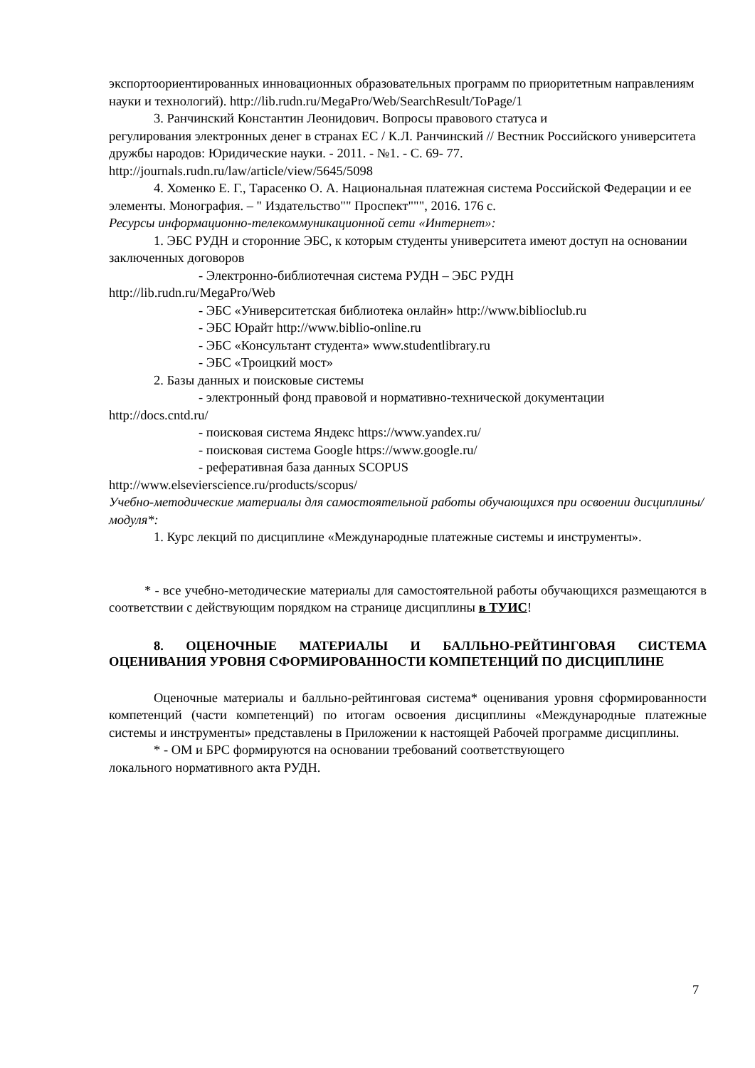экспортоориентированных инновационных образовательных программ по приоритетным направлениям науки и технологий). http://lib.rudn.ru/MegaPro/Web/SearchResult/ToPage/1
3. Ранчинский Константин Леонидович. Вопросы правового статуса и
регулирования электронных денег в странах ЕС / К.Л. Ранчинский // Вестник Российского университета дружбы народов: Юридические науки. - 2011. - №1. - С. 69- 77. http://journals.rudn.ru/law/article/view/5645/5098
4. Хоменко Е. Г., Тарасенко О. А. Национальная платежная система Российской Федерации и ее элементы. Монография. – " Издательство"" Проспект""", 2016. 176 с.
Ресурсы информационно-телекоммуникационной сети «Интернет»:
1. ЭБС РУДН и сторонние ЭБС, к которым студенты университета имеют доступ на основании заключенных договоров
- Электронно-библиотечная система РУДН – ЭБС РУДН
http://lib.rudn.ru/MegaPro/Web
- ЭБС «Университетская библиотека онлайн» http://www.biblioclub.ru
- ЭБС Юрайт http://www.biblio-online.ru
- ЭБС «Консультант студента» www.studentlibrary.ru
- ЭБС «Троицкий мост»
2. Базы данных и поисковые системы
- электронный фонд правовой и нормативно-технической документации
http://docs.cntd.ru/
- поисковая система Яндекс https://www.yandex.ru/
- поисковая система Google https://www.google.ru/
- реферативная база данных SCOPUS
http://www.elsevierscience.ru/products/scopus/
Учебно-методические материалы для самостоятельной работы обучающихся при освоении дисциплины/модуля*:
1. Курс лекций по дисциплине «Международные платежные системы и инструменты».
* - все учебно-методические материалы для самостоятельной работы обучающихся размещаются в соответствии с действующим порядком на странице дисциплины в ТУИС!
8. ОЦЕНОЧНЫЕ МАТЕРИАЛЫ И БАЛЛЬНО-РЕЙТИНГОВАЯ СИСТЕМА ОЦЕНИВАНИЯ УРОВНЯ СФОРМИРОВАННОСТИ КОМПЕТЕНЦИЙ ПО ДИСЦИПЛИНЕ
Оценочные материалы и балльно-рейтинговая система* оценивания уровня сформированности компетенций (части компетенций) по итогам освоения дисциплины «Международные платежные системы и инструменты» представлены в Приложении к настоящей Рабочей программе дисциплины.
* - ОМ и БРС формируются на основании требований соответствующего
локального нормативного акта РУДН.
7